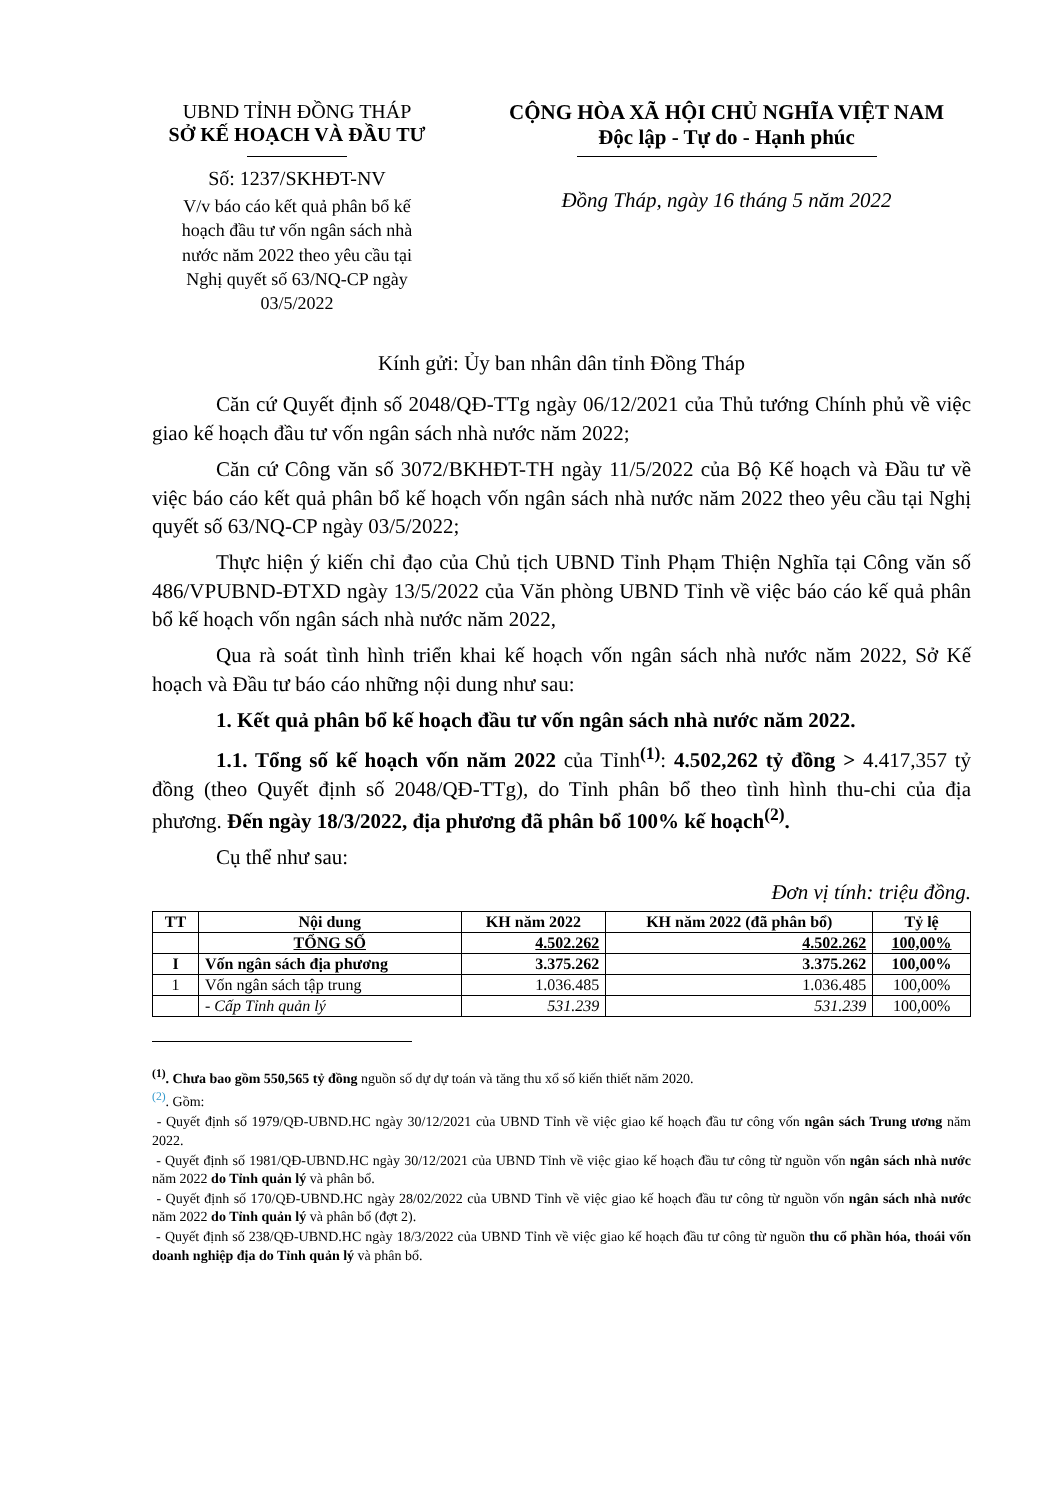UBND TỈNH ĐỒNG THÁP
SỞ KẾ HOẠCH VÀ ĐẦU TƯ
Số: 1237/SKHĐT-NV
V/v báo cáo kết quả phân bổ kế hoạch đầu tư vốn ngân sách nhà nước năm 2022 theo yêu cầu tại Nghị quyết số 63/NQ-CP ngày 03/5/2022
CỘNG HÒA XÃ HỘI CHỦ NGHĨA VIỆT NAM
Độc lập - Tự do - Hạnh phúc
Đồng Tháp, ngày 16 tháng 5 năm 2022
Kính gửi: Ủy ban nhân dân tỉnh Đồng Tháp
Căn cứ Quyết định số 2048/QĐ-TTg ngày 06/12/2021 của Thủ tướng Chính phủ về việc giao kế hoạch đầu tư vốn ngân sách nhà nước năm 2022;
Căn cứ Công văn số 3072/BKHĐT-TH ngày 11/5/2022 của Bộ Kế hoạch và Đầu tư về việc báo cáo kết quả phân bổ kế hoạch vốn ngân sách nhà nước năm 2022 theo yêu cầu tại Nghị quyết số 63/NQ-CP ngày 03/5/2022;
Thực hiện ý kiến chỉ đạo của Chủ tịch UBND Tỉnh Phạm Thiện Nghĩa tại Công văn số 486/VPUBND-ĐTXD ngày 13/5/2022 của Văn phòng UBND Tỉnh về việc báo cáo kế quả phân bổ kế hoạch vốn ngân sách nhà nước năm 2022,
Qua rà soát tình hình triển khai kế hoạch vốn ngân sách nhà nước năm 2022, Sở Kế hoạch và Đầu tư báo cáo những nội dung như sau:
1. Kết quả phân bổ kế hoạch đầu tư vốn ngân sách nhà nước năm 2022.
1.1. Tổng số kế hoạch vốn năm 2022 của Tỉnh<sup>(1)</sup>: 4.502,262 tỷ đồng > 4.417,357 tỷ đồng (theo Quyết định số 2048/QĐ-TTg), do Tỉnh phân bổ theo tình hình thu-chi của địa phương. Đến ngày 18/3/2022, địa phương đã phân bổ 100% kế hoạch<sup>(2)</sup>.
Cụ thể như sau:
Đơn vị tính: triệu đồng.
| TT | Nội dung | KH năm 2022 | KH năm 2022 (đã phân bổ) | Tỷ lệ |
| --- | --- | --- | --- | --- |
| | TỔNG SỐ | 4.502.262 | 4.502.262 | 100,00% |
| I | Vốn ngân sách địa phương | 3.375.262 | 3.375.262 | 100,00% |
| 1 | Vốn ngân sách tập trung | 1.036.485 | 1.036.485 | 100,00% |
| | - Cấp Tỉnh quản lý | 531.239 | 531.239 | 100,00% |
<sup>(1)</sup>. Chưa bao gồm 550,565 tỷ đồng nguồn số dự dự toán và tăng thu xổ số kiến thiết năm 2020.
<sup>(2)</sup>. Gồm:
- Quyết định số 1979/QĐ-UBND.HC ngày 30/12/2021 của UBND Tỉnh về việc giao kế hoạch đầu tư công vốn ngân sách Trung ương năm 2022.
- Quyết định số 1981/QĐ-UBND.HC ngày 30/12/2021 của UBND Tỉnh về việc giao kế hoạch đầu tư công từ nguồn vốn ngân sách nhà nước năm 2022 do Tỉnh quản lý và phân bổ.
- Quyết định số 170/QĐ-UBND.HC ngày 28/02/2022 của UBND Tỉnh về việc giao kế hoạch đầu tư công từ nguồn vốn ngân sách nhà nước năm 2022 do Tỉnh quản lý và phân bổ (đợt 2).
- Quyết định số 238/QĐ-UBND.HC ngày 18/3/2022 của UBND Tỉnh về việc giao kế hoạch đầu tư công từ nguồn thu cổ phần hóa, thoái vốn doanh nghiệp địa do Tỉnh quản lý và phân bổ.